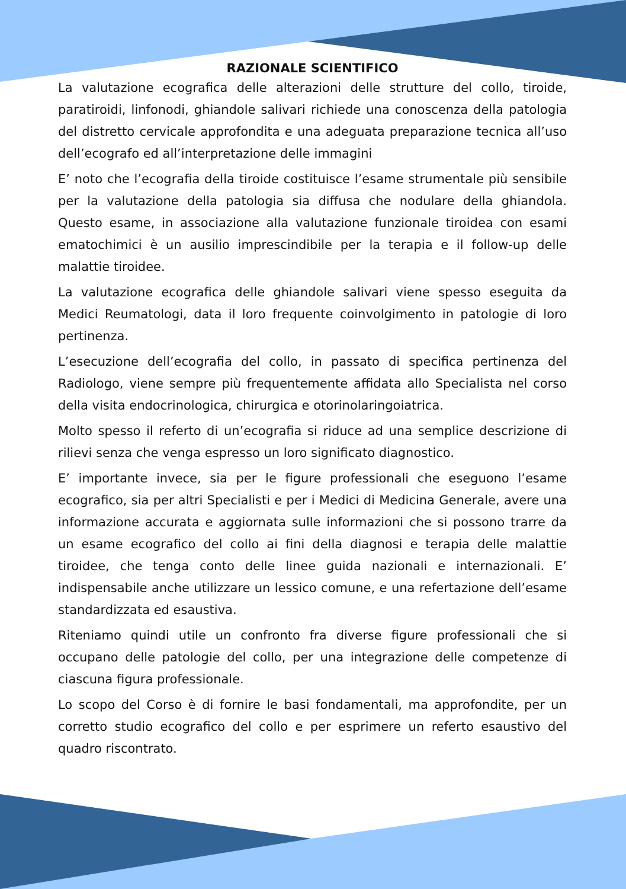RAZIONALE SCIENTIFICO
La valutazione ecografica delle alterazioni delle strutture del collo, tiroide, paratiroidi, linfonodi, ghiandole salivari richiede una conoscenza della patologia del distretto cervicale approfondita e una adeguata preparazione tecnica all’uso dell’ecografo ed all’interpretazione delle immagini
E’ noto che l’ecografia della tiroide costituisce l’esame strumentale più sensibile per la valutazione della patologia sia diffusa che nodulare della ghiandola. Questo esame, in associazione alla valutazione funzionale tiroidea con esami ematochimici è un ausilio imprescindibile per la terapia e il follow-up delle malattie tiroidee.
La valutazione ecografica delle ghiandole salivari viene spesso eseguita da Medici Reumatologi, data il loro frequente coinvolgimento in patologie di loro pertinenza.
L’esecuzione dell’ecografia del collo, in passato di specifica pertinenza del Radiologo, viene sempre più frequentemente affidata allo Specialista nel corso della visita endocrinologica, chirurgica e otorinolaringoiatrica.
Molto spesso il referto di un’ecografia si riduce ad una semplice descrizione di rilievi senza che venga espresso un loro significato diagnostico.
E’ importante invece, sia per le figure professionali che eseguono l’esame ecografico, sia per altri Specialisti e per i Medici di Medicina Generale, avere una informazione accurata e aggiornata sulle informazioni che si possono trarre da un esame ecografico del collo ai fini della diagnosi e terapia delle malattie tiroidee, che tenga conto delle linee guida nazionali e internazionali. E’ indispensabile anche utilizzare un lessico comune, e una refertazione dell’esame standardizzata ed esaustiva.
Riteniamo quindi utile un confronto fra diverse figure professionali che si occupano delle patologie del collo, per una integrazione delle competenze di ciascuna figura professionale.
Lo scopo del Corso è di fornire le basi fondamentali, ma approfondite, per un corretto studio ecografico del collo e per esprimere un referto esaustivo del quadro riscontrato.